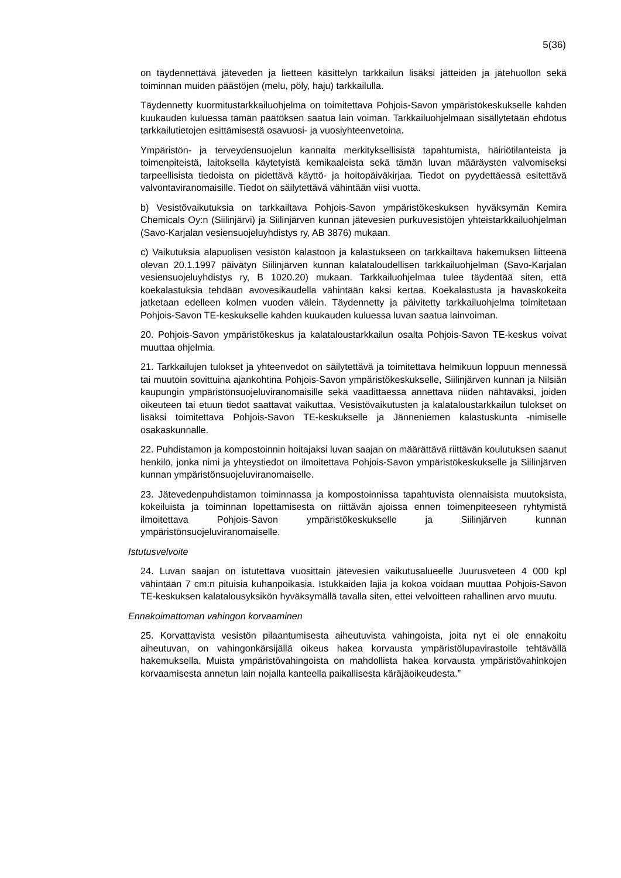5(36)
on täydennettävä jäteveden ja lietteen käsittelyn tarkkailun lisäksi jätteiden ja jätehuollon sekä toiminnan muiden päästöjen (melu, pöly, haju) tarkkailulla.
Täydennetty kuormitustarkkailuohjelma on toimitettava Pohjois-Savon ympäristökeskukselle kahden kuukauden kuluessa tämän päätöksen saatua lain voiman. Tarkkailuohjelmaan sisällytetään ehdotus tarkkailutietojen esittämisestä osavuosi- ja vuosiyhteenvetoina.
Ympäristön- ja terveydensuojelun kannalta merkityksellisistä tapahtumista, häiriötilanteista ja toimenpiteistä, laitoksella käytetyistä kemikaaleista sekä tämän luvan määräysten valvomiseksi tarpeellisista tiedoista on pidettävä käyttö- ja hoitopäiväkirjaa. Tiedot on pyydettäessä esitettävä valvontaviranomaisille. Tiedot on säilytettävä vähintään viisi vuotta.
b) Vesistövaikutuksia on tarkkailtava Pohjois-Savon ympäristökeskuksen hyväksymän Kemira Chemicals Oy:n (Siilinjärvi) ja Siilinjärven kunnan jätevesien purkuvesistöjen yhteistarkkailuohjelman (Savo-Karjalan vesiensuojeluyhdistys ry, AB 3876) mukaan.
c) Vaikutuksia alapuolisen vesistön kalastoon ja kalastukseen on tarkkailtava hakemuksen liitteenä olevan 20.1.1997 päivätyn Siilinjärven kunnan kalataloudellisen tarkkailuohjelman (Savo-Karjalan vesiensuojeluyhdistys ry, B 1020.20) mukaan. Tarkkailuohjelmaa tulee täydentää siten, että koekalastuksia tehdään avovesikaudella vähintään kaksi kertaa. Koekalastusta ja havaskokeita jatketaan edelleen kolmen vuoden välein. Täydennetty ja päivitetty tarkkailuohjelma toimitetaan Pohjois-Savon TE-keskukselle kahden kuukauden kuluessa luvan saatua lainvoiman.
20. Pohjois-Savon ympäristökeskus ja kalataloustarkkailun osalta Pohjois-Savon TE-keskus voivat muuttaa ohjelmia.
21. Tarkkailujen tulokset ja yhteenvedot on säilytettävä ja toimitettava helmikuun loppuun mennessä tai muutoin sovittuina ajankohtina Pohjois-Savon ympäristökeskukselle, Siilinjärven kunnan ja Nilsiän kaupungin ympäristönsuojeluviranomaisille sekä vaadittaessa annettava niiden nähtäväksi, joiden oikeuteen tai etuun tiedot saattavat vaikuttaa. Vesistövaikutusten ja kalataloustarkkailun tulokset on lisäksi toimitettava Pohjois-Savon TE-keskukselle ja Jänneniemen kalastuskunta -nimiselle osakaskunnalle.
22. Puhdistamon ja kompostoinnin hoitajaksi luvan saajan on määrättävä riittävän koulutuksen saanut henkilö, jonka nimi ja yhteystiedot on ilmoitettava Pohjois-Savon ympäristökeskukselle ja Siilinjärven kunnan ympäristönsuojeluviranomaiselle.
23. Jätevedenpuhdistamon toiminnassa ja kompostoinnissa tapahtuvista olennaisista muutoksista, kokeiluista ja toiminnan lopettamisesta on riittävän ajoissa ennen toimenpiteeseen ryhtymistä ilmoitettava Pohjois-Savon ympäristökeskukselle ja Siilinjärven kunnan ympäristönsuojeluviranomaiselle.
Istutusvelvoite
24. Luvan saajan on istutettava vuosittain jätevesien vaikutusalueelle Juurusveteen 4 000 kpl vähintään 7 cm:n pituisia kuhanpoikasia. Istukkaiden lajia ja kokoa voidaan muuttaa Pohjois-Savon TE-keskuksen kalatalousyksikön hyväksymällä tavalla siten, ettei velvoitteen rahallinen arvo muutu.
Ennakoimattoman vahingon korvaaminen
25. Korvattavista vesistön pilaantumisesta aiheutuvista vahingoista, joita nyt ei ole ennakoitu aiheutuvan, on vahingonkärsijällä oikeus hakea korvausta ympäristölupavirastolle tehtävällä hakemuksella. Muista ympäristövahingoista on mahdollista hakea korvausta ympäristövahinkojen korvaamisesta annetun lain nojalla kanteella paikallisesta käräjäoikeudesta.”